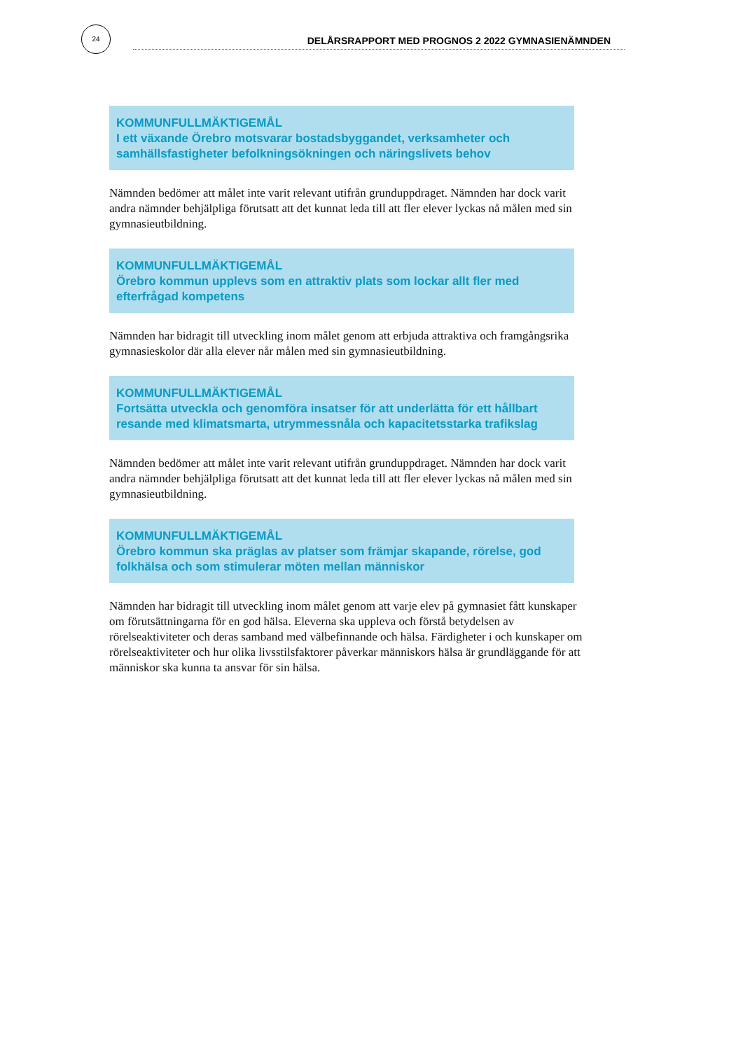24
DELÅRSRAPPORT MED PROGNOS 2 2022 GYMNASIENÄMNDEN
KOMMUNFULLMÄKTIGEMÅL
I ett växande Örebro motsvarar bostadsbyggandet, verksamheter och samhällsfastigheter befolkningsökningen och näringslivets behov
Nämnden bedömer att målet inte varit relevant utifrån grunduppdraget. Nämnden har dock varit andra nämnder behjälpliga förutsatt att det kunnat leda till att fler elever lyckas nå målen med sin gymnasieutbildning.
KOMMUNFULLMÄKTIGEMÅL
Örebro kommun upplevs som en attraktiv plats som lockar allt fler med efterfrågad kompetens
Nämnden har bidragit till utveckling inom målet genom att erbjuda attraktiva och framgångsrika gymnasieskolor där alla elever når målen med sin gymnasieutbildning.
KOMMUNFULLMÄKTIGEMÅL
Fortsätta utveckla och genomföra insatser för att underlätta för ett hållbart resande med klimatsmarta, utrymmessnåla och kapacitetsstarka trafikslag
Nämnden bedömer att målet inte varit relevant utifrån grunduppdraget. Nämnden har dock varit andra nämnder behjälpliga förutsatt att det kunnat leda till att fler elever lyckas nå målen med sin gymnasieutbildning.
KOMMUNFULLMÄKTIGEMÅL
Örebro kommun ska präglas av platser som främjar skapande, rörelse, god folkhälsa och som stimulerar möten mellan människor
Nämnden har bidragit till utveckling inom målet genom att varje elev på gymnasiet fått kunskaper om förutsättningarna för en god hälsa. Eleverna ska uppleva och förstå betydelsen av rörelseaktiviteter och deras samband med välbefinnande och hälsa. Färdigheter i och kunskaper om rörelseaktiviteter och hur olika livsstilsfaktorer påverkar människors hälsa är grundläggande för att människor ska kunna ta ansvar för sin hälsa.